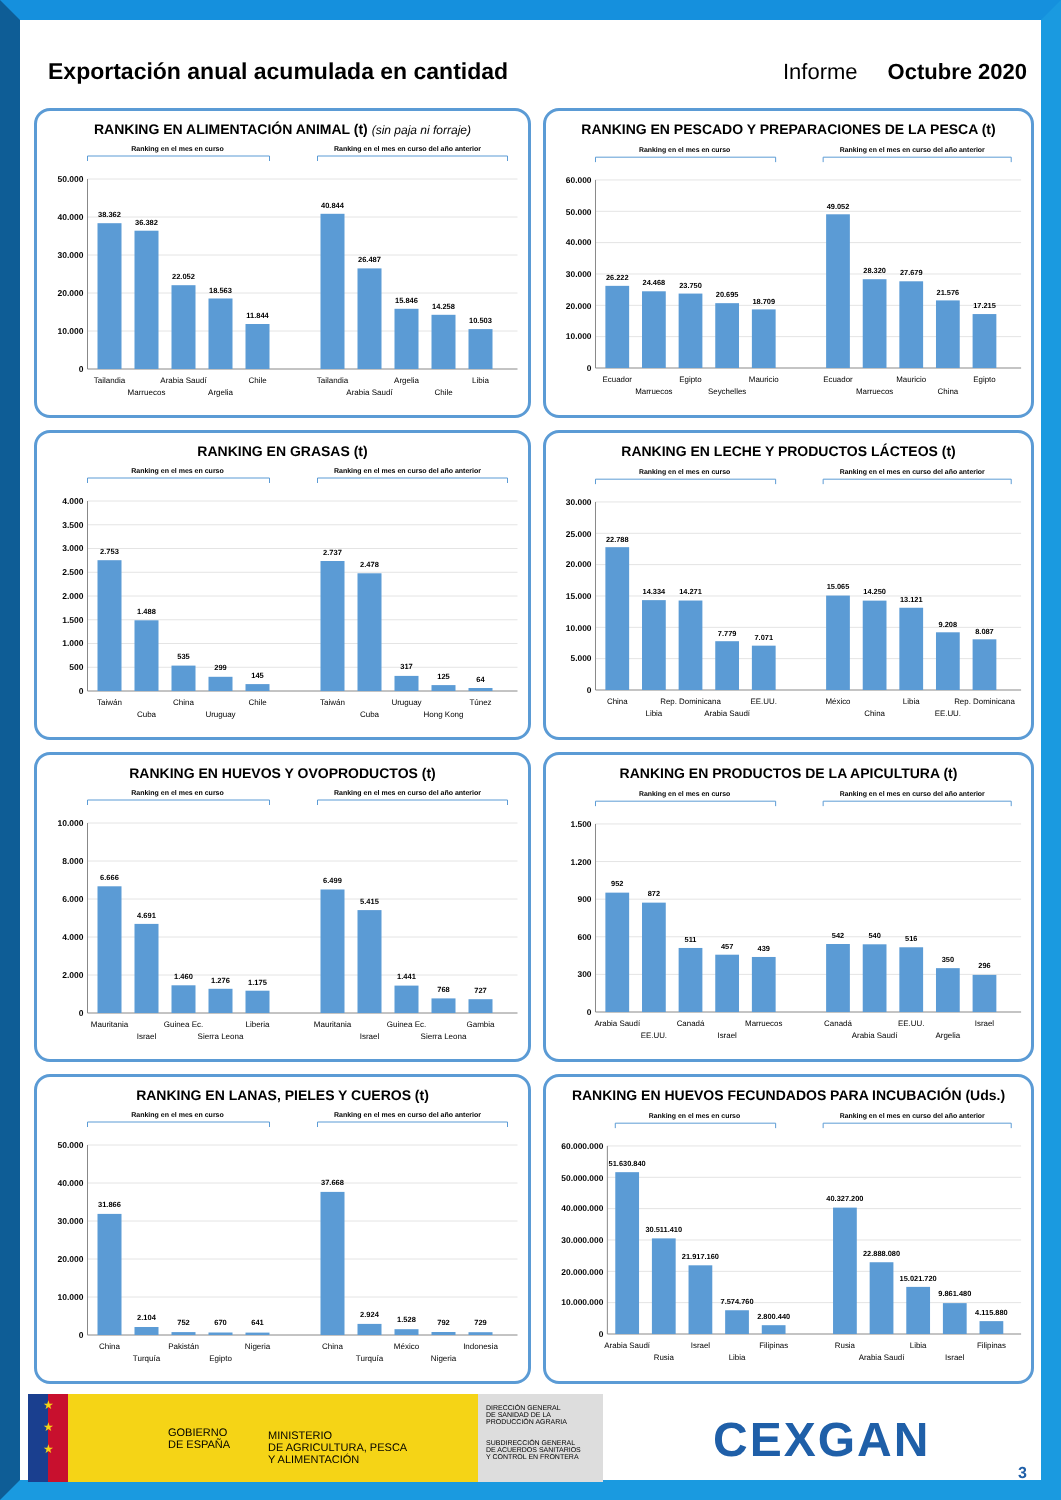Exportación anual acumulada en cantidad
Informe Octubre 2020
RANKING EN ALIMENTACIÓN ANIMAL (t) (sin paja ni forraje)
Ranking en el mes en curso
Ranking en el mes en curso del año anterior
50.000
40.000
30.000
20.000
10.000
0
38.362
36.382
22.052
18.563
11.844
40.844
26.487
15.846
14.258
10.503
Tailandia
Marruecos
Arabia Saudí
Argelia
Chile
Tailandia
Arabia Saudí
Argelia
Chile
Libia
RANKING EN PESCADO Y PREPARACIONES DE LA PESCA (t)
Ranking en el mes en curso
Ranking en el mes en curso del año anterior
60.000
50.000
40.000
30.000
20.000
10.000
0
26.222
24.468
23.750
20.695
18.709
49.052
28.320
27.679
21.576
17.215
Ecuador
Marruecos
Egipto
Seychelles
Mauricio
Ecuador
Marruecos
Mauricio
China
Egipto
RANKING EN GRASAS (t)
Ranking en el mes en curso
Ranking en el mes en curso del año anterior
4.000
3.500
3.000
2.500
2.000
1.500
1.000
500
0
2.753
1.488
535
299
145
2.737
2.478
317
125
64
Taiwán
Cuba
China
Uruguay
Chile
Taiwán
Cuba
Uruguay
Hong Kong
Túnez
RANKING EN LECHE Y PRODUCTOS LÁCTEOS (t)
Ranking en el mes en curso
Ranking en el mes en curso del año anterior
30.000
25.000
20.000
15.000
10.000
5.000
0
22.788
14.334
14.271
7.779
7.071
15.065
14.250
13.121
9.208
8.087
China
Libia
Rep. Dominicana
Arabia Saudí
EE.UU.
México
China
Libia
EE.UU.
Rep. Dominicana
RANKING EN HUEVOS Y OVOPRODUCTOS (t)
Ranking en el mes en curso
Ranking en el mes en curso del año anterior
10.000
8.000
6.000
4.000
2.000
0
6.666
4.691
1.460
1.276
1.175
6.499
5.415
1.441
768
727
Mauritania
Israel
Guinea Ec.
Sierra Leona
Liberia
Mauritania
Israel
Guinea Ec.
Sierra Leona
Gambia
RANKING EN PRODUCTOS DE LA APICULTURA (t)
Ranking en el mes en curso
Ranking en el mes en curso del año anterior
1.500
1.200
900
600
300
0
952
872
511
457
439
542
540
516
350
296
Arabia Saudí
EE.UU.
Canadá
Israel
Marruecos
Canadá
Arabia Saudí
EE.UU.
Argelia
Israel
RANKING EN LANAS, PIELES Y CUEROS (t)
Ranking en el mes en curso
Ranking en el mes en curso del año anterior
50.000
40.000
30.000
20.000
10.000
0
31.866
2.104
752
670
641
37.668
2.924
1.528
792
729
China
Turquía
Pakistán
Egipto
Nigeria
China
Turquía
México
Nigeria
Indonesia
RANKING EN HUEVOS FECUNDADOS PARA INCUBACIÓN (Uds.)
Ranking en el mes en curso
Ranking en el mes en curso del año anterior
60.000.000
50.000.000
40.000.000
30.000.000
20.000.000
10.000.000
0
51.630.840
30.511.410
21.917.160
7.574.760
2.800.440
40.327.200
22.888.080
15.021.720
9.861.480
4.115.880
Arabia Saudí
Rusia
Israel
Libia
Filipinas
Rusia
Arabia Saudí
Libia
Israel
Filipinas
★
★
★
GOBIERNO
DE ESPAÑA
MINISTERIO
DE AGRICULTURA, PESCA
Y ALIMENTACIÓN
DIRECCIÓN GENERAL
DE SANIDAD DE LA
PRODUCCIÓN AGRARIA
SUBDIRECCIÓN GENERAL
DE ACUERDOS SANITARIOS
Y CONTROL EN FRONTERA
CEXGAN
3